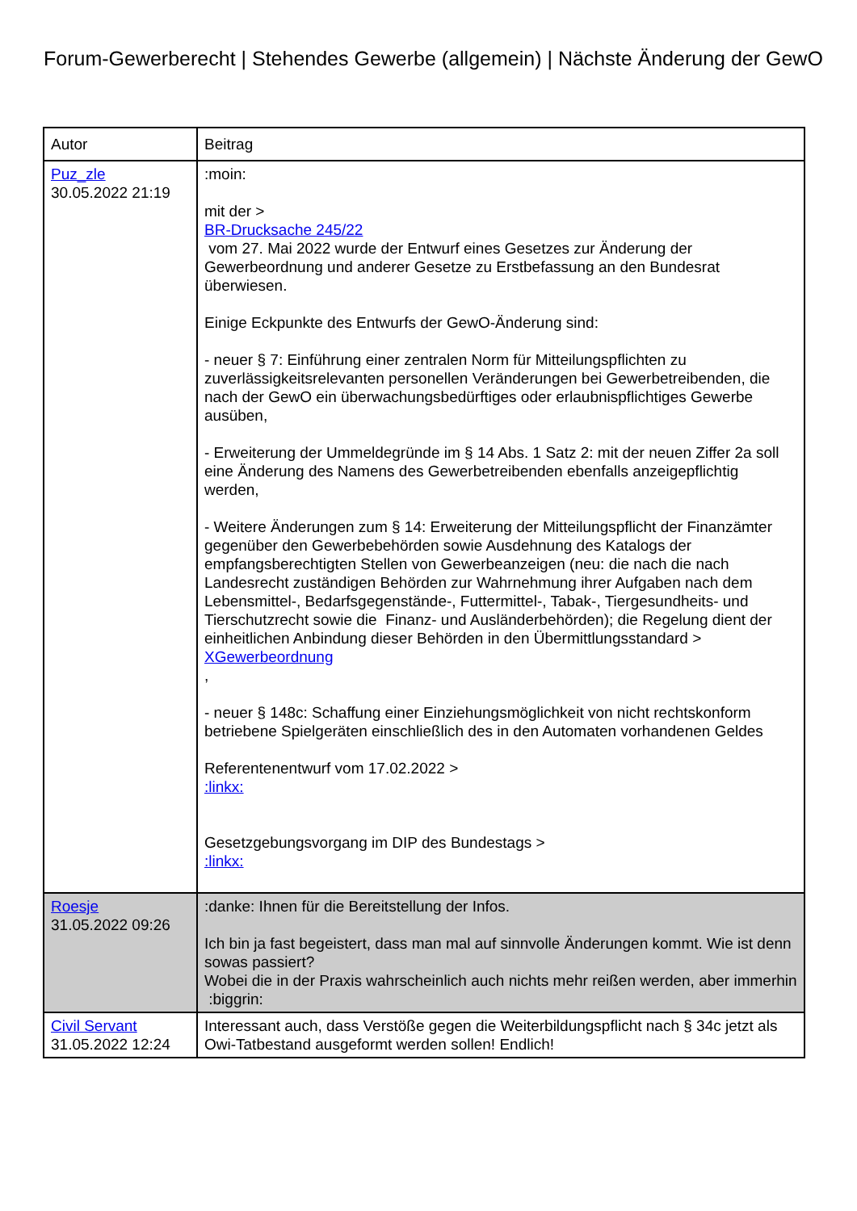Forum-Gewerberecht | Stehendes Gewerbe (allgemein) | Nächste Änderung der GewO
| Autor | Beitrag |
| --- | --- |
| Puz_zle 30.05.2022 21:19 | :moin: mit der > BR-Drucksache 245/22 vom 27. Mai 2022 wurde der Entwurf eines Gesetzes zur Änderung der Gewerbeordnung und anderer Gesetze zu Erstbefassung an den Bundesrat überwiesen. Einige Eckpunkte des Entwurfs der GewO-Änderung sind: - neuer § 7: Einführung einer zentralen Norm für Mitteilungspflichten zu zuverlässigkeitsrelevanten personellen Veränderungen bei Gewerbetreibenden, die nach der GewO ein überwachungsbedürftiges oder erlaubnispflichtiges Gewerbe ausüben, - Erweiterung der Ummeldegründe im § 14 Abs. 1 Satz 2: mit der neuen Ziffer 2a soll eine Änderung des Namens des Gewerbetreibenden ebenfalls anzeigepflichtig werden, - Weitere Änderungen zum § 14: Erweiterung der Mitteilungspflicht der Finanzämter gegenüber den Gewerbebehörden sowie Ausdehnung des Katalogs der empfangsberechtigten Stellen von Gewerbeanzeigen (neu: die nach die nach Landesrecht zuständigen Behörden zur Wahrnehmung ihrer Aufgaben nach dem Lebensmittel-, Bedarfsgegenstände-, Futtermittel-, Tabak-, Tiergesundheits- und Tierschutzrecht sowie die Finanz- und Ausländerbehörden); die Regelung dient der einheitlichen Anbindung dieser Behörden in den Übermittlungsstandard > XGewerbeordnung , - neuer § 148c: Schaffung einer Einziehungsmöglichkeit von nicht rechtskonform betriebene Spielgeräten einschließlich des in den Automaten vorhandenen Geldes Referentenentwurf vom 17.02.2022 > :linkx: Gesetzgebungsvorgang im DIP des Bundestags > :linkx: |
| Roesje 31.05.2022 09:26 | :danke: Ihnen für die Bereitstellung der Infos. Ich bin ja fast begeistert, dass man mal auf sinnvolle Änderungen kommt. Wie ist denn sowas passiert? Wobei die in der Praxis wahrscheinlich auch nichts mehr reißen werden, aber immerhin :biggrin: |
| Civil Servant 31.05.2022 12:24 | Interessant auch, dass Verstöße gegen die Weiterbildungspflicht nach § 34c jetzt als Owi-Tatbestand ausgeformt werden sollen! Endlich! |